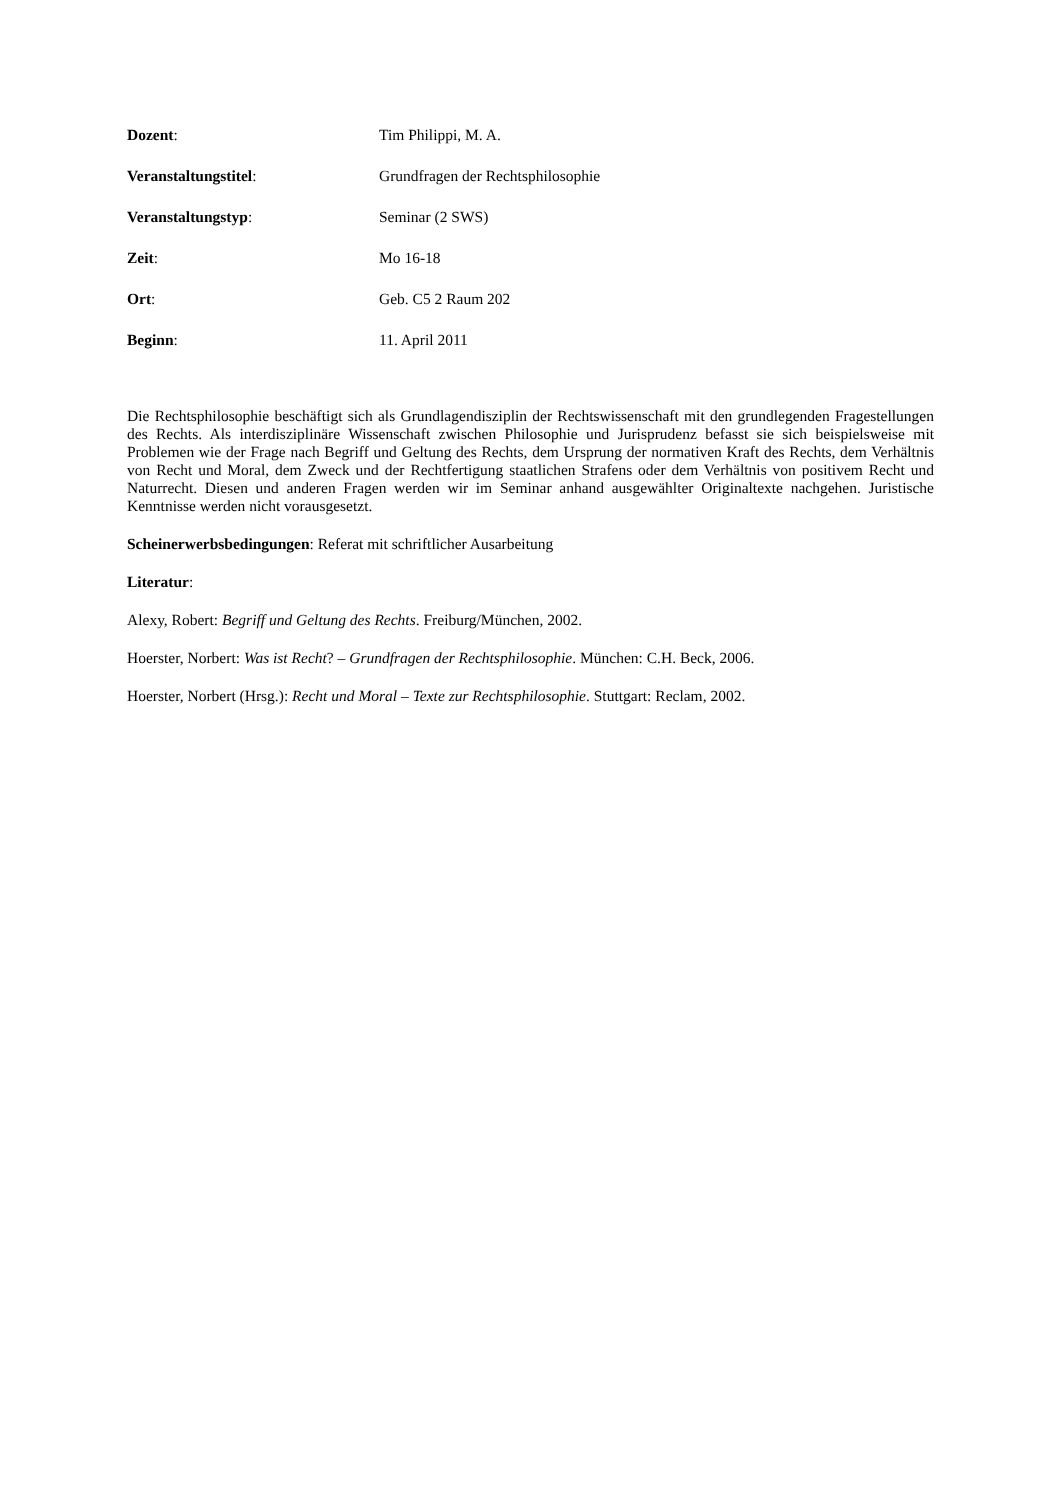Dozent: Tim Philippi, M. A.
Veranstaltungstitel: Grundfragen der Rechtsphilosophie
Veranstaltungstyp: Seminar (2 SWS)
Zeit: Mo 16-18
Ort: Geb. C5 2 Raum 202
Beginn: 11. April 2011
Die Rechtsphilosophie beschäftigt sich als Grundlagendisziplin der Rechtswissenschaft mit den grundlegenden Fragestellungen des Rechts. Als interdisziplinäre Wissenschaft zwischen Philosophie und Jurisprudenz befasst sie sich beispielsweise mit Problemen wie der Frage nach Begriff und Geltung des Rechts, dem Ursprung der normativen Kraft des Rechts, dem Verhältnis von Recht und Moral, dem Zweck und der Rechtfertigung staatlichen Strafens oder dem Verhältnis von positivem Recht und Naturrecht. Diesen und anderen Fragen werden wir im Seminar anhand ausgewählter Originaltexte nachgehen. Juristische Kenntnisse werden nicht vorausgesetzt.
Scheinerwerbsbedingungen: Referat mit schriftlicher Ausarbeitung
Literatur:
Alexy, Robert: Begriff und Geltung des Rechts. Freiburg/München, 2002.
Hoerster, Norbert: Was ist Recht? – Grundfragen der Rechtsphilosophie. München: C.H. Beck, 2006.
Hoerster, Norbert (Hrsg.): Recht und Moral – Texte zur Rechtsphilosophie. Stuttgart: Reclam, 2002.